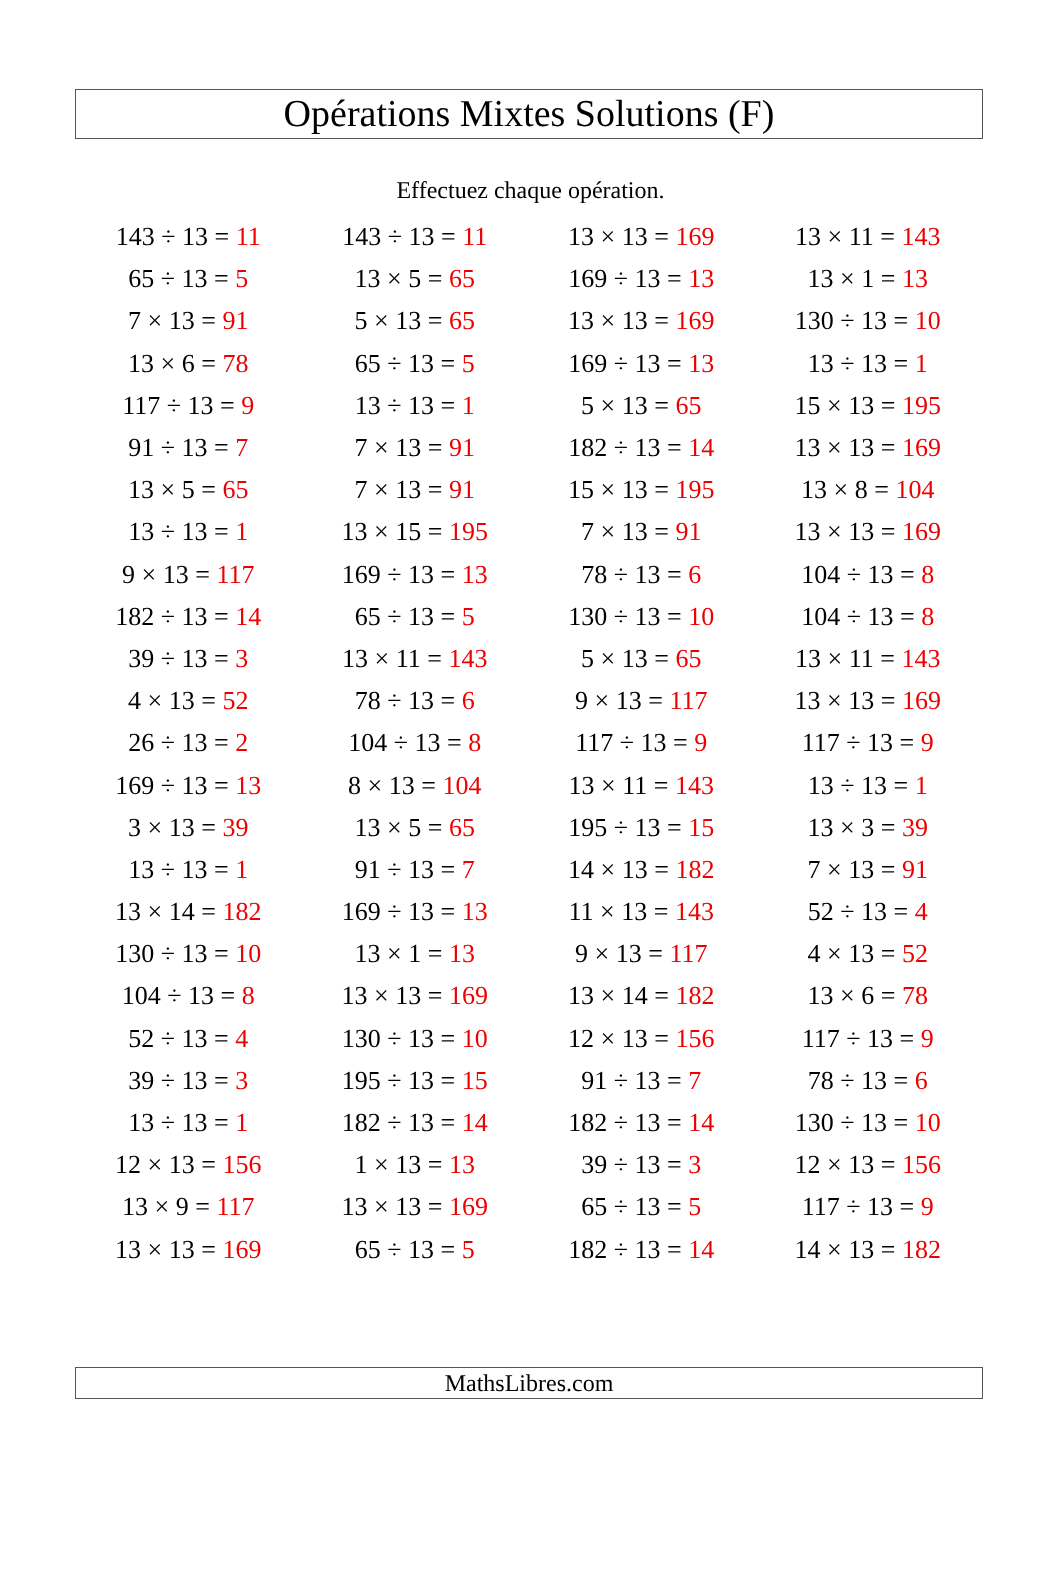Opérations Mixtes Solutions (F)
Effectuez chaque opération.
| 143 ÷ 13 = 11 | 143 ÷ 13 = 11 | 13 × 13 = 169 | 13 × 11 = 143 |
| 65 ÷ 13 = 5 | 13 × 5 = 65 | 169 ÷ 13 = 13 | 13 × 1 = 13 |
| 7 × 13 = 91 | 5 × 13 = 65 | 13 × 13 = 169 | 130 ÷ 13 = 10 |
| 13 × 6 = 78 | 65 ÷ 13 = 5 | 169 ÷ 13 = 13 | 13 ÷ 13 = 1 |
| 117 ÷ 13 = 9 | 13 ÷ 13 = 1 | 5 × 13 = 65 | 15 × 13 = 195 |
| 91 ÷ 13 = 7 | 7 × 13 = 91 | 182 ÷ 13 = 14 | 13 × 13 = 169 |
| 13 × 5 = 65 | 7 × 13 = 91 | 15 × 13 = 195 | 13 × 8 = 104 |
| 13 ÷ 13 = 1 | 13 × 15 = 195 | 7 × 13 = 91 | 13 × 13 = 169 |
| 9 × 13 = 117 | 169 ÷ 13 = 13 | 78 ÷ 13 = 6 | 104 ÷ 13 = 8 |
| 182 ÷ 13 = 14 | 65 ÷ 13 = 5 | 130 ÷ 13 = 10 | 104 ÷ 13 = 8 |
| 39 ÷ 13 = 3 | 13 × 11 = 143 | 5 × 13 = 65 | 13 × 11 = 143 |
| 4 × 13 = 52 | 78 ÷ 13 = 6 | 9 × 13 = 117 | 13 × 13 = 169 |
| 26 ÷ 13 = 2 | 104 ÷ 13 = 8 | 117 ÷ 13 = 9 | 117 ÷ 13 = 9 |
| 169 ÷ 13 = 13 | 8 × 13 = 104 | 13 × 11 = 143 | 13 ÷ 13 = 1 |
| 3 × 13 = 39 | 13 × 5 = 65 | 195 ÷ 13 = 15 | 13 × 3 = 39 |
| 13 ÷ 13 = 1 | 91 ÷ 13 = 7 | 14 × 13 = 182 | 7 × 13 = 91 |
| 13 × 14 = 182 | 169 ÷ 13 = 13 | 11 × 13 = 143 | 52 ÷ 13 = 4 |
| 130 ÷ 13 = 10 | 13 × 1 = 13 | 9 × 13 = 117 | 4 × 13 = 52 |
| 104 ÷ 13 = 8 | 13 × 13 = 169 | 13 × 14 = 182 | 13 × 6 = 78 |
| 52 ÷ 13 = 4 | 130 ÷ 13 = 10 | 12 × 13 = 156 | 117 ÷ 13 = 9 |
| 39 ÷ 13 = 3 | 195 ÷ 13 = 15 | 91 ÷ 13 = 7 | 78 ÷ 13 = 6 |
| 13 ÷ 13 = 1 | 182 ÷ 13 = 14 | 182 ÷ 13 = 14 | 130 ÷ 13 = 10 |
| 12 × 13 = 156 | 1 × 13 = 13 | 39 ÷ 13 = 3 | 12 × 13 = 156 |
| 13 × 9 = 117 | 13 × 13 = 169 | 65 ÷ 13 = 5 | 117 ÷ 13 = 9 |
| 13 × 13 = 169 | 65 ÷ 13 = 5 | 182 ÷ 13 = 14 | 14 × 13 = 182 |
MathsLibres.com